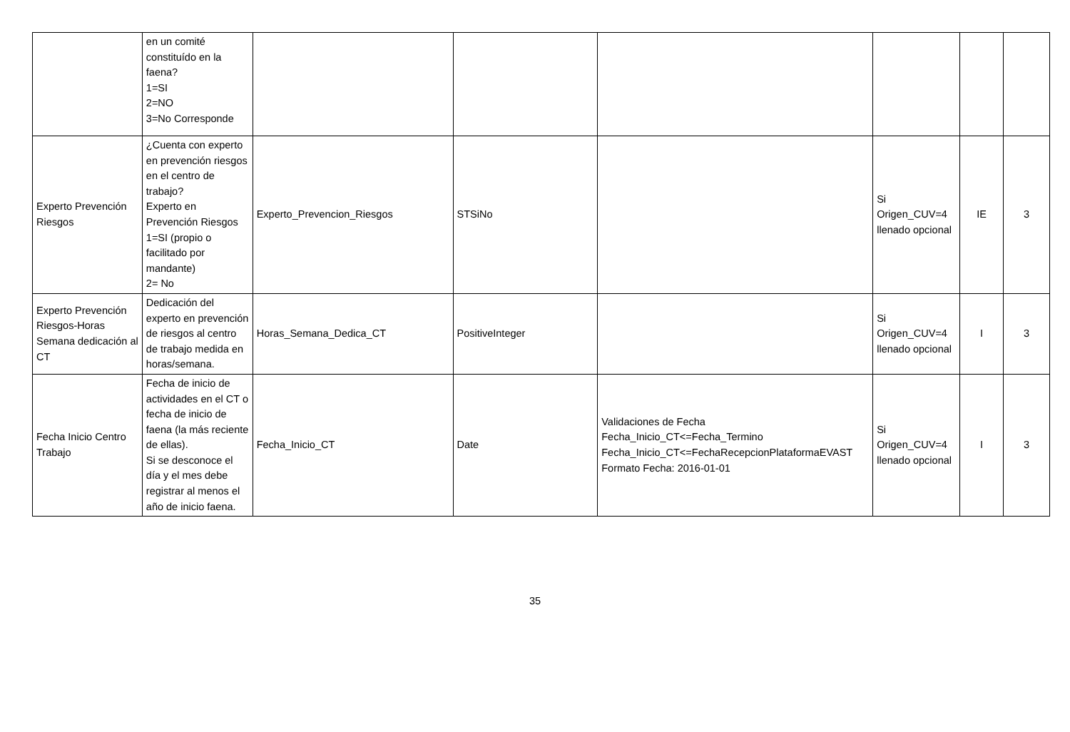| | en un comité constituído en la faena? 1=SI 2=NO 3=No Corresponde | | | | | | |
| Experto Prevención Riesgos | ¿Cuenta con experto en prevención riesgos en el centro de trabajo? Experto en Prevención Riesgos 1=SI (propio o facilitado por mandante) 2= No | Experto_Prevencion_Riesgos | STSiNo | | Si Origen_CUV=4 llenado opcional | IE | 3 |
| Experto Prevención Riesgos-Horas Semana dedicación al CT | Dedicación del experto en prevención de riesgos al centro de trabajo medida en horas/semana. | Horas_Semana_Dedica_CT | PositiveInteger | | Si Origen_CUV=4 llenado opcional | I | 3 |
| Fecha Inicio Centro Trabajo | Fecha de inicio de actividades en el CT o fecha de inicio de faena (la más reciente de ellas). Si se desconoce el día y el mes debe registrar al menos el año de inicio faena. | Fecha_Inicio_CT | Date | Validaciones de Fecha Fecha_Inicio_CT<=Fecha_Termino Fecha_Inicio_CT<=FechaRecepcionPlataformaEVAST Formato Fecha: 2016-01-01 | Si Origen_CUV=4 llenado opcional | I | 3 |
35